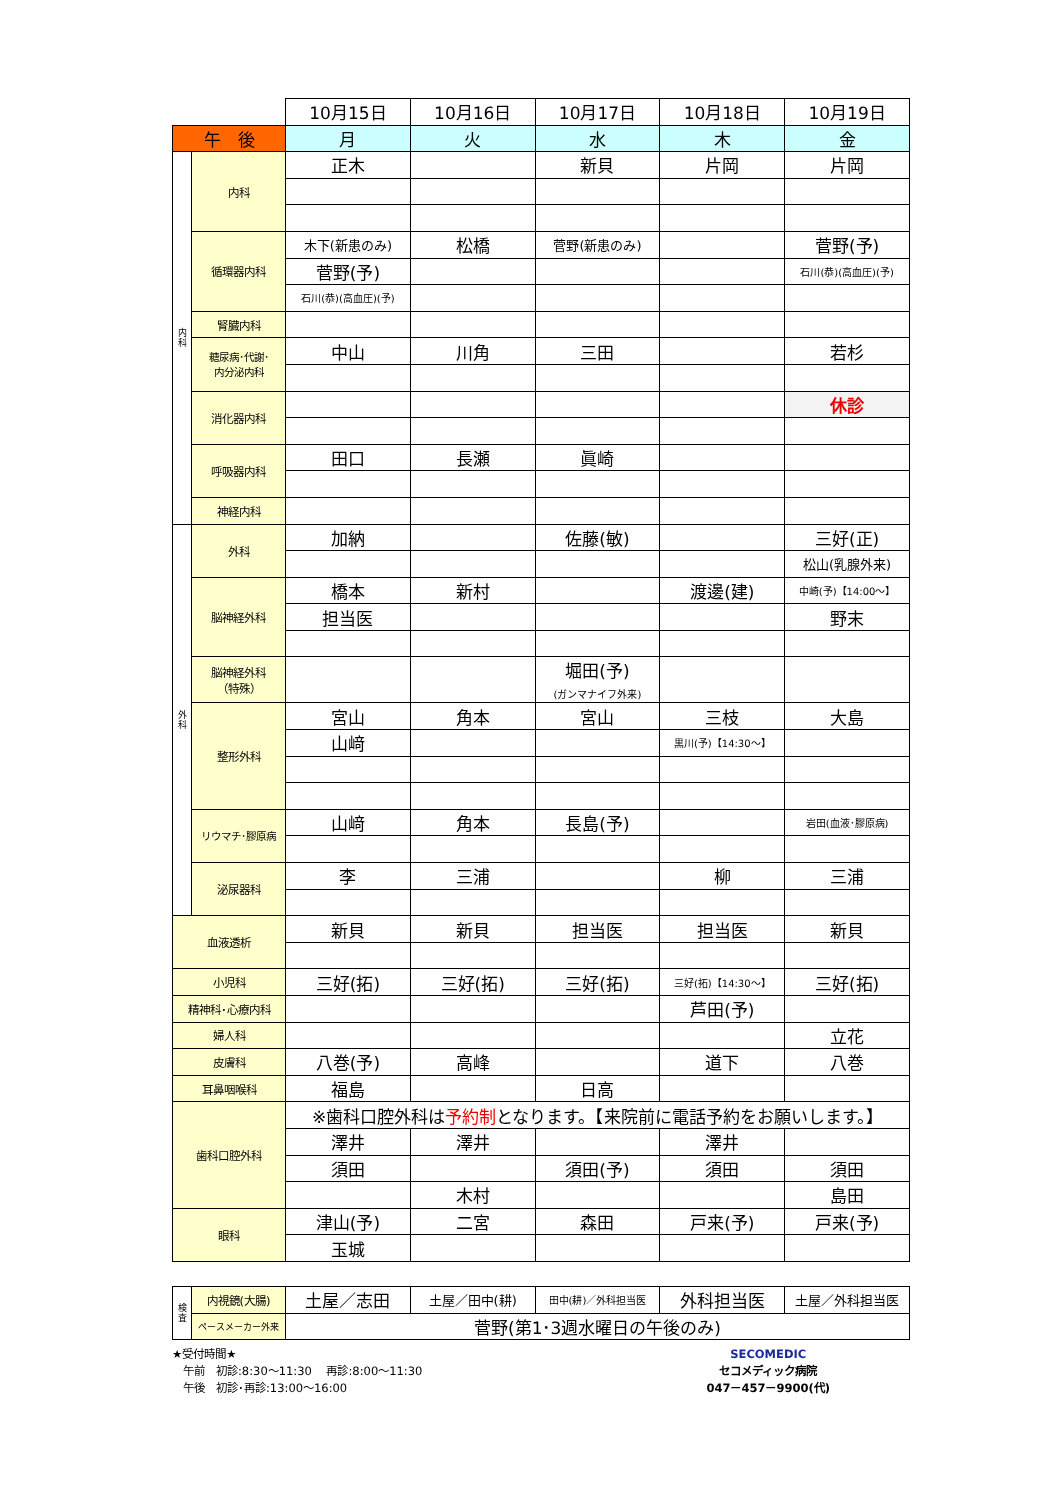| | | 10月15日 | 10月16日 | 10月17日 | 10月18日 | 10月19日 |
| 午 後 | | 月 | 火 | 水 | 木 | 金 |
| 内 科 | 内科 | 正木 | | 新貝 | 片岡 | 片岡 |
| | 循環器内科 | 木下(新患のみ) | 松橋 | 菅野(新患のみ) | | 菅野(予) |
| | | 菅野(予) | | | | 石川(恭)(高血圧)(予) |
| | | 石川(恭)(高血圧)(予) | | | | |
| | 腎臓内科 | | | | | |
| | 糖尿病･代謝･ 内分泌内科 | 中山 | 川角 | 三田 | | 若杉 |
| | 消化器内科 | | | | | 休診 |
| | 呼吸器内科 | 田口 | 長瀬 | 眞崎 | | |
| | 神経内科 | | | | | |
| 外 科 | 外科 | 加納 | | 佐藤(敏) | | 三好(正) |
| | | | | | | 松山(乳腺外来) |
| | 脳神経外科 | 橋本 | 新村 | | 渡邊(建) | 中崎(予)【14:00～】 |
| | | 担当医 | | | | 野末 |
| | 脳神経外科 （特殊） | | | 堀田(予) (ガンマナイフ外来) | | |
| | 整形外科 | 宮山 | 角本 | 宮山 | 三枝 | 大島 |
| | | 山﨑 | | | 黒川(予)【14:30～】 | |
| | リウマチ･膠原病 | 山﨑 | 角本 | 長島(予) | | 岩田(血液･膠原病) |
| | 泌尿器科 | 李 | 三浦 | | 柳 | 三浦 |
| 血液透析 | | 新貝 | 新貝 | 担当医 | 担当医 | 新貝 |
| 小児科 | | 三好(拓) | 三好(拓) | 三好(拓) | 三好(拓)【14:30～】 | 三好(拓) |
| 精神科･心療内科 | | | | | 芦田(予) | |
| 婦人科 | | | | | | 立花 |
| 皮膚科 | | 八巻(予) | 高峰 | | 道下 | 八巻 |
| 耳鼻咽喉科 | | 福島 | | 日高 | | |
| 歯科口腔外科 | | ※歯科口腔外科は 予約制 となります。【来院前に電話予約をお願いします。】 | | | | |
| | | 澤井 | 澤井 | | 澤井 | |
| | | 須田 | | 須田(予) | 須田 | 須田 |
| | | | 木村 | | | 島田 |
| 眼科 | | 津山(予) | 二宮 | 森田 | 戸来(予) | 戸来(予) |
| | | 玉城 | | | | |
| 検 査 | 内視鏡(大腸) | 土屋／志田 | 土屋／田中(耕) | 田中(耕)／外科担当医 | 外科担当医 | 土屋／外科担当医 |
| | ペースメーカー外来 | 菅野(第1･3週水曜日の午後のみ) | | | | |
★受付時間★
　午前　初診:8:30～11:30　 再診:8:00～11:30
　午後　初診･再診:13:00～16:00
SECOMEDIC
セコメディック病院
047－457－9900(代)